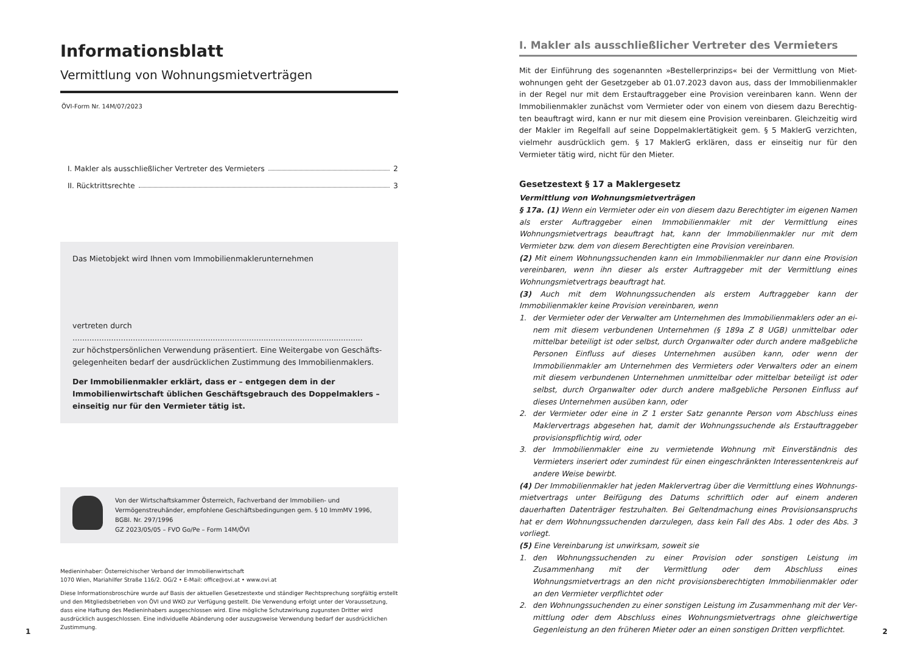Informationsblatt
Vermittlung von Wohnungsmietverträgen
ÖVI-Form Nr. 14M/07/2023
I. Makler als ausschließlicher Vertreter des Vermieters 2
II. Rücktrittsrechte 3
Das Mietobjekt wird Ihnen vom Immobilienmaklerunternehmen
vertreten durch ........................................................................................................................
zur höchstpersönlichen Verwendung präsentiert. Eine Weitergabe von Geschäfts­gelegenheiten bedarf der ausdrücklichen Zustimmung des Immobilienmaklers.
Der Immobilienmakler erklärt, dass er – entgegen dem in der Immobilienwirt­schaft üblichen Geschäftsgebrauch des Doppelmaklers – einseitig nur für den Vermieter tätig ist.
Von der Wirtschaftskammer Österreich, Fachverband der Immobilien- und Vermögenstreu­händer, empfohlene Geschäftsbedingungen gem. § 10 ImmMV 1996, BGBl. Nr. 297/1996
GZ 2023/05/05 – FVO Go/Pe – Form 14M/ÖVI
Medieninhaber: Österreichischer Verband der Immobilienwirtschaft
1070 Wien, Mariahilfer Straße 116/2. OG/2 • E-Mail: office@ovi.at • www.ovi.at
Diese Informationsbroschüre wurde auf Basis der aktuellen Gesetzestexte und ständiger Rechtsprechung sorgfältig er­stellt und den Mitgliedsbetrieben von ÖVI und WKO zur Verfügung gestellt. Die Verwendung erfolgt unter der Voraussetzung, dass eine Haftung des Medieninhabers ausgeschlossen wird. Eine mögliche Schutzwirkung zugunsten Dritter wird ausdrücklich ausgeschlossen. Eine individuelle Abänderung oder auszugsweise Verwendung bedarf der ausdrücklichen Zustimmung.
1
I. Makler als ausschließlicher Vertreter des Vermieters
Mit der Einführung des sogenannten »Bestellerprinzips« bei der Vermittlung von Miet­wohnungen geht der Gesetzgeber ab 01.07.2023 davon aus, dass der Immobilienmakler in der Regel nur mit dem Erstauftraggeber eine Provision vereinbaren kann. Wenn der Immobilienmakler zunächst vom Vermieter oder von einem von diesem dazu Berechtig­ten beauftragt wird, kann er nur mit diesem eine Provision vereinbaren. Gleichzeitig wird der Makler im Regelfall auf seine Doppelmaklertätigkeit gem. § 5 MaklerG verzichten, viel­mehr ausdrücklich gem. § 17 MaklerG erklären, dass er einseitig nur für den Vermieter tä­tig wird, nicht für den Mieter.
Gesetzestext § 17 a Maklergesetz
Vermittlung von Wohnungsmietverträgen
§ 17a. (1) Wenn ein Vermieter oder ein von diesem dazu Berechtigter im eigenen Namen als erster Auftraggeber einen Immobilienmakler mit der Vermittlung eines Wohnungsmiet­vertrags beauftragt hat, kann der Immobilienmakler nur mit dem Vermieter bzw. dem von diesem Berechtigten eine Provision vereinbaren.
(2) Mit einem Wohnungssuchenden kann ein Immobilienmakler nur dann eine Provision vereinbaren, wenn ihn dieser als erster Auftraggeber mit der Vermittlung eines Wohnungs­mietvertrags beauftragt hat.
(3) Auch mit dem Wohnungssuchenden als erstem Auftraggeber kann der Immobilienmak­ler keine Provision vereinbaren, wenn
1. der Vermieter oder der Verwalter am Unternehmen des Immobilienmaklers oder an ei­nem mit diesem verbundenen Unternehmen (§ 189a Z 8 UGB) unmittelbar oder mittel­bar beteiligt ist oder selbst, durch Organwalter oder durch andere maßgebliche Perso­nen Einfluss auf dieses Unternehmen ausüben kann, oder wenn der Immobilienmakler am Unternehmen des Vermieters oder Verwalters oder an einem mit diesem verbunde­nen Unternehmen unmittelbar oder mittelbar beteiligt ist oder selbst, durch Organwal­ter oder durch andere maßgebliche Personen Einfluss auf dieses Unternehmen ausüben kann, oder
2. der Vermieter oder eine in Z 1 erster Satz genannte Person vom Abschluss eines Makler­vertrags abgesehen hat, damit der Wohnungssuchende als Erstauftraggeber provisions­pflichtig wird, oder
3. der Immobilienmakler eine zu vermietende Wohnung mit Einverständnis des Vermieters inseriert oder zumindest für einen eingeschränkten Interessentenkreis auf andere Weise bewirbt.
(4) Der Immobilienmakler hat jeden Maklervertrag über die Vermittlung eines Wohnungs­mietvertrags unter Beifügung des Datums schriftlich oder auf einem anderen dauerhaften Datenträger festzuhalten. Bei Geltendmachung eines Provisionsanspruchs hat er dem Woh­nungssuchenden darzulegen, dass kein Fall des Abs. 1 oder des Abs. 3 vorliegt.
(5) Eine Vereinbarung ist unwirksam, soweit sie
1. den Wohnungssuchenden zu einer Provision oder sonstigen Leistung im Zusammenhang mit der Vermittlung oder dem Abschluss eines Wohnungsmietvertrags an den nicht pro­visionsberechtigten Immobilienmakler oder an den Vermieter verpflichtet oder
2. den Wohnungssuchenden zu einer sonstigen Leistung im Zusammenhang mit der Ver­mittlung oder dem Abschluss eines Wohnungsmietvertrags ohne gleichwertige Gegen­leistung an den früheren Mieter oder an einen sonstigen Dritten verpflichtet.
2